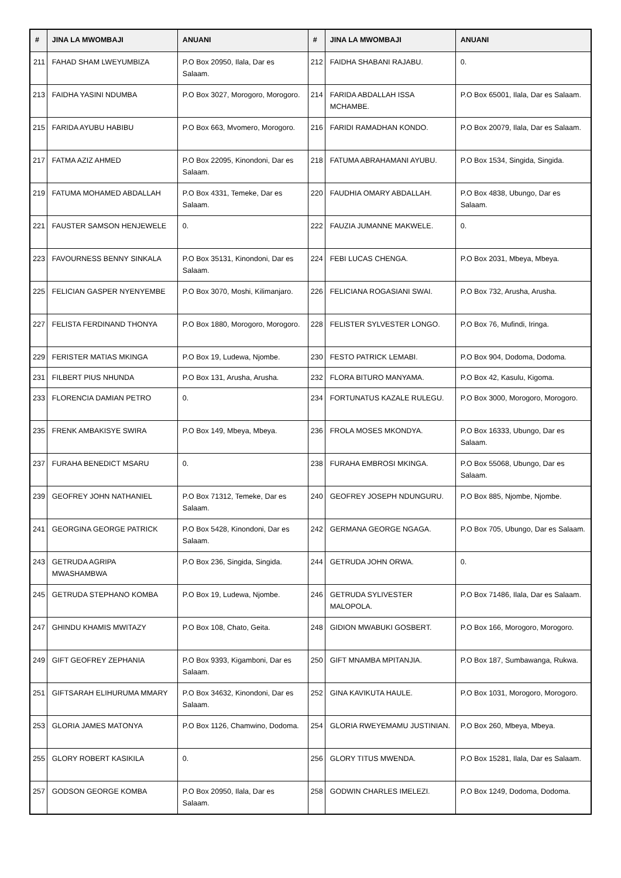| # | JINA LA MWOMBAJI | ANUANI | # | JINA LA MWOMBAJI | ANUANI |
| --- | --- | --- | --- | --- | --- |
| 211 | FAHAD SHAM LWEYUMBIZA | P.O Box 20950, Ilala, Dar es Salaam. | 212 | FAIDHA SHABANI RAJABU. | 0. |
| 213 | FAIDHA YASINI NDUMBA | P.O Box 3027, Morogoro, Morogoro. | 214 | FARIDA ABDALLAH ISSA MCHAMBE. | P.O Box 65001, Ilala, Dar es Salaam. |
| 215 | FARIDA AYUBU HABIBU | P.O Box 663, Mvomero, Morogoro. | 216 | FARIDI RAMADHAN KONDO. | P.O Box 20079, Ilala, Dar es Salaam. |
| 217 | FATMA AZIZ AHMED | P.O Box 22095, Kinondoni, Dar es Salaam. | 218 | FATUMA ABRAHAMANI AYUBU. | P.O Box 1534, Singida, Singida. |
| 219 | FATUMA MOHAMED ABDALLAH | P.O Box 4331, Temeke, Dar es Salaam. | 220 | FAUDHIA OMARY ABDALLAH. | P.O Box 4838, Ubungo, Dar es Salaam. |
| 221 | FAUSTER SAMSON HENJEWELE | 0. | 222 | FAUZIA JUMANNE MAKWELE. | 0. |
| 223 | FAVOURNESS BENNY SINKALA | P.O Box 35131, Kinondoni, Dar es Salaam. | 224 | FEBI LUCAS CHENGA. | P.O Box 2031, Mbeya, Mbeya. |
| 225 | FELICIAN GASPER NYENYEMBE | P.O Box 3070, Moshi, Kilimanjaro. | 226 | FELICIANA ROGASIANI SWAI. | P.O Box 732, Arusha, Arusha. |
| 227 | FELISTA FERDINAND THONYA | P.O Box 1880, Morogoro, Morogoro. | 228 | FELISTER SYLVESTER LONGO. | P.O Box 76, Mufindi, Iringa. |
| 229 | FERISTER MATIAS MKINGA | P.O Box 19, Ludewa, Njombe. | 230 | FESTO PATRICK LEMABI. | P.O Box 904, Dodoma, Dodoma. |
| 231 | FILBERT PIUS NHUNDA | P.O Box 131, Arusha, Arusha. | 232 | FLORA BITURO MANYAMA. | P.O Box 42, Kasulu, Kigoma. |
| 233 | FLORENCIA DAMIAN PETRO | 0. | 234 | FORTUNATUS KAZALE RULEGU. | P.O Box 3000, Morogoro, Morogoro. |
| 235 | FRENK AMBAKISYE SWIRA | P.O Box 149, Mbeya, Mbeya. | 236 | FROLA MOSES MKONDYA. | P.O Box 16333, Ubungo, Dar es Salaam. |
| 237 | FURAHA BENEDICT MSARU | 0. | 238 | FURAHA EMBROSI MKINGA. | P.O Box 55068, Ubungo, Dar es Salaam. |
| 239 | GEOFREY JOHN NATHANIEL | P.O Box 71312, Temeke, Dar es Salaam. | 240 | GEOFREY JOSEPH NDUNGURU. | P.O Box 885, Njombe, Njombe. |
| 241 | GEORGINA GEORGE PATRICK | P.O Box 5428, Kinondoni, Dar es Salaam. | 242 | GERMANA GEORGE NGAGA. | P.O Box 705, Ubungo, Dar es Salaam. |
| 243 | GETRUDA AGRIPA MWASHAMBWA | P.O Box 236, Singida, Singida. | 244 | GETRUDA JOHN ORWA. | 0. |
| 245 | GETRUDA STEPHANO KOMBA | P.O Box 19, Ludewa, Njombe. | 246 | GETRUDA SYLIVESTER MALOPOLA. | P.O Box 71486, Ilala, Dar es Salaam. |
| 247 | GHINDU KHAMIS MWITAZY | P.O Box 108, Chato, Geita. | 248 | GIDION MWABUKI GOSBERT. | P.O Box 166, Morogoro, Morogoro. |
| 249 | GIFT GEOFREY ZEPHANIA | P.O Box 9393, Kigamboni, Dar es Salaam. | 250 | GIFT MNAMBA MPITANJIA. | P.O Box 187, Sumbawanga, Rukwa. |
| 251 | GIFTSARAH ELIHURUMA MMARY | P.O Box 34632, Kinondoni, Dar es Salaam. | 252 | GINA KAVIKUTA HAULE. | P.O Box 1031, Morogoro, Morogoro. |
| 253 | GLORIA JAMES MATONYA | P.O Box 1126, Chamwino, Dodoma. | 254 | GLORIA RWEYEMAMU JUSTINIAN. | P.O Box 260, Mbeya, Mbeya. |
| 255 | GLORY ROBERT KASIKILA | 0. | 256 | GLORY TITUS MWENDA. | P.O Box 15281, Ilala, Dar es Salaam. |
| 257 | GODSON GEORGE KOMBA | P.O Box 20950, Ilala, Dar es Salaam. | 258 | GODWIN CHARLES IMELEZI. | P.O Box 1249, Dodoma, Dodoma. |